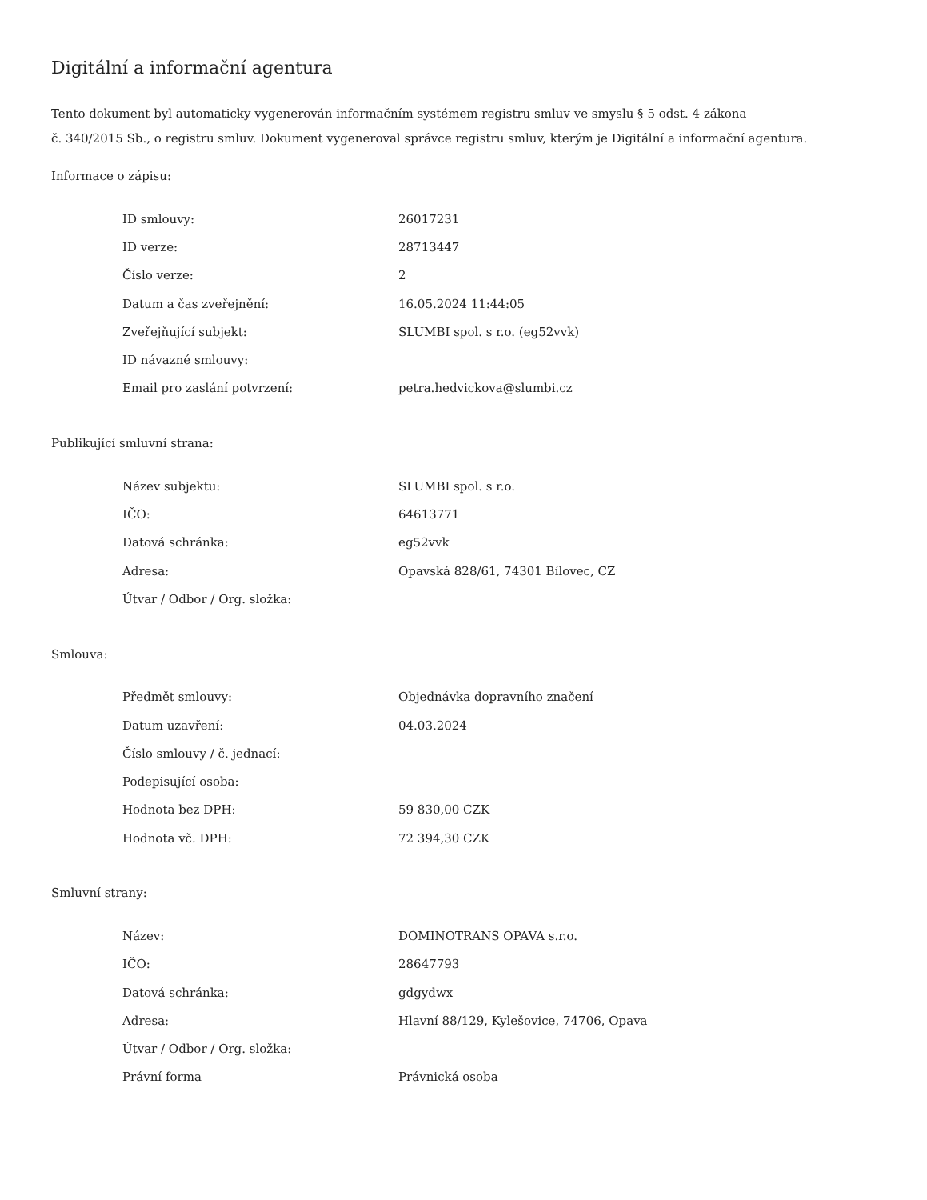Digitální a informační agentura
Tento dokument byl automaticky vygenerován informačním systémem registru smluv ve smyslu § 5 odst. 4 zákona
č. 340/2015 Sb., o registru smluv. Dokument vygeneroval správce registru smluv, kterým je Digitální a informační agentura.
Informace o zápisu:
| ID smlouvy: | 26017231 |
| ID verze: | 28713447 |
| Číslo verze: | 2 |
| Datum a čas zveřejnění: | 16.05.2024 11:44:05 |
| Zveřejňující subjekt: | SLUMBI spol. s r.o. (eg52vvk) |
| ID návazné smlouvy: | |
| Email pro zaslání potvrzení: | petra.hedvickova@slumbi.cz |
Publikující smluvní strana:
| Název subjektu: | SLUMBI spol. s r.o. |
| IČO: | 64613771 |
| Datová schránka: | eg52vvk |
| Adresa: | Opavská 828/61, 74301 Bílovec, CZ |
| Útvar / Odbor / Org. složka: | |
Smlouva:
| Předmět smlouvy: | Objednávka dopravního značení |
| Datum uzavření: | 04.03.2024 |
| Číslo smlouvy / č. jednací: | |
| Podepisující osoba: | |
| Hodnota bez DPH: | 59 830,00 CZK |
| Hodnota vč. DPH: | 72 394,30 CZK |
Smluvní strany:
| Název: | DOMINOTRANS OPAVA s.r.o. |
| IČO: | 28647793 |
| Datová schránka: | gdgydwx |
| Adresa: | Hlavní 88/129, Kylešovice, 74706, Opava |
| Útvar / Odbor / Org. složka: | |
| Právní forma | Právnická osoba |